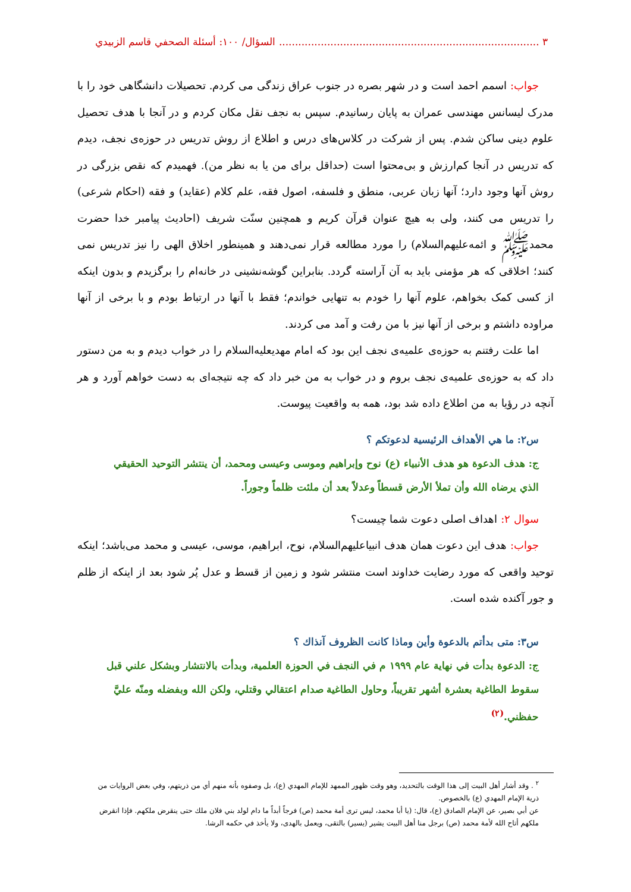٣ ................................................................................. السؤال/ ١٠٠: أسئلة الصحفي قاسم الزبيدي
جواب: اسمم احمد است و در شهر بصره در جنوب عراق زندگی می کردم. تحصیلات دانشگاهی خود را با مدرک لیسانس مهندسی عمران به پایان رسانیدم. سپس به نجف نقل مکان کردم و در آنجا با هدف تحصیل علوم دینی ساکن شدم. پس از شرکت در کلاس‌های درس و اطلاع از روش تدریس در حوزه‌ی نجف، دیدم که تدریس در آنجا کم‌ارزش و بی‌محتوا است (حداقل برای من یا به نظر من). فهمیدم که نقص بزرگی در روش آنها وجود دارد؛ آنها زبان عربی، منطق و فلسفه، اصول فقه، علم کلام (عقاید) و فقه (احکام شرعی) را تدریس می کنند، ولی به هیچ عنوان قرآن کریم و همچنین سنّت شریف (احادیث پیامبر خدا حضرت محمدﷺ و ائمه‌عليهم‌السلام) را مورد مطالعه قرار نمی‌دهند و همینطور اخلاق الهی را نیز تدریس نمی کنند؛ اخلاقی که هر مؤمنی باید به آن آراسته گردد. بنابراین گوشه‌نشینی در خانه‌ام را برگزیدم و بدون اینکه از کسی کمک بخواهم، علوم آنها را خودم به تنهایی خواندم؛ فقط با آنها در ارتباط بودم و با برخی از آنها مراوده داشتم و برخی از آنها نیز با من رفت و آمد می کردند.
اما علت رفتنم به حوزه‌ی علمیه‌ی نجف این بود که امام مهدیعليه‌السلام را در خواب دیدم و به من دستور داد که به حوزه‌ی علمیه‌ی نجف بروم و در خواب به من خبر داد که چه نتیجه‌ای به دست خواهم آورد و هر آنچه در رؤیا به من اطلاع داده شد بود، همه به واقعیت پیوست.
س٢: ما هي الأهداف الرئيسية لدعوتكم ؟
ج: هدف الدعوة هو هدف الأنبياء (ع) نوح وإبراهيم وموسى وعيسى ومحمد، أن ينتشر التوحيد الحقيقي الذي يرضاه الله وأن تملأ الأرض قسطاً وعدلاً بعد أن ملئت ظلماً وجوراً.
سوال ٢: اهداف اصلی دعوت شما چیست؟
جواب: هدف این دعوت همان هدف انبیاعليهم‌السلام، نوح، ابراهیم، موسی، عیسی و محمد می‌باشد؛ اینکه توحید واقعی که مورد رضایت خداوند است منتشر شود و زمین از قسط و عدل پُر شود بعد از اینکه از ظلم و جور آکنده شده است.
س٣: متى بدأتم بالدعوة وأين وماذا كانت الظروف آنذاك ؟
ج: الدعوة بدأت في نهاية عام ١٩٩٩ م في النجف في الحوزة العلمية، وبدأت بالانتشار وبشكل علني قبل سقوط الطاغية بعشرة أشهر تقريباً، وحاول الطاغية صدام اعتقالي وقتلي، ولكن الله وبفضله ومنّه عليَّ حفظني.<sup>(٢)</sup>
<sup>٢</sup> . وقد أشار أهل البيت إلى هذا الوقت بالتحديد، وهو وقت ظهور الممهد للإمام المهدي (ع)، بل وصفوه بأنه منهم أي من ذريتهم، وفي بعض الروايات من ذرية الإمام المهدي (ع) بالخصوص.
عن أبي بصير، عن الإمام الصادق (ع)، قال: (يا أبا محمد، ليس ترى أمة محمد (ص) فرجاً أبداً ما دام لولد بني فلان ملك حتى ينقرض ملكهم. فإذا انقرض ملكهم أتاح الله لأمة محمد (ص) برجل منا أهل البيت يشير (يسير) بالتقى، ويعمل بالهدى، ولا يأخذ في حكمه الرشا.